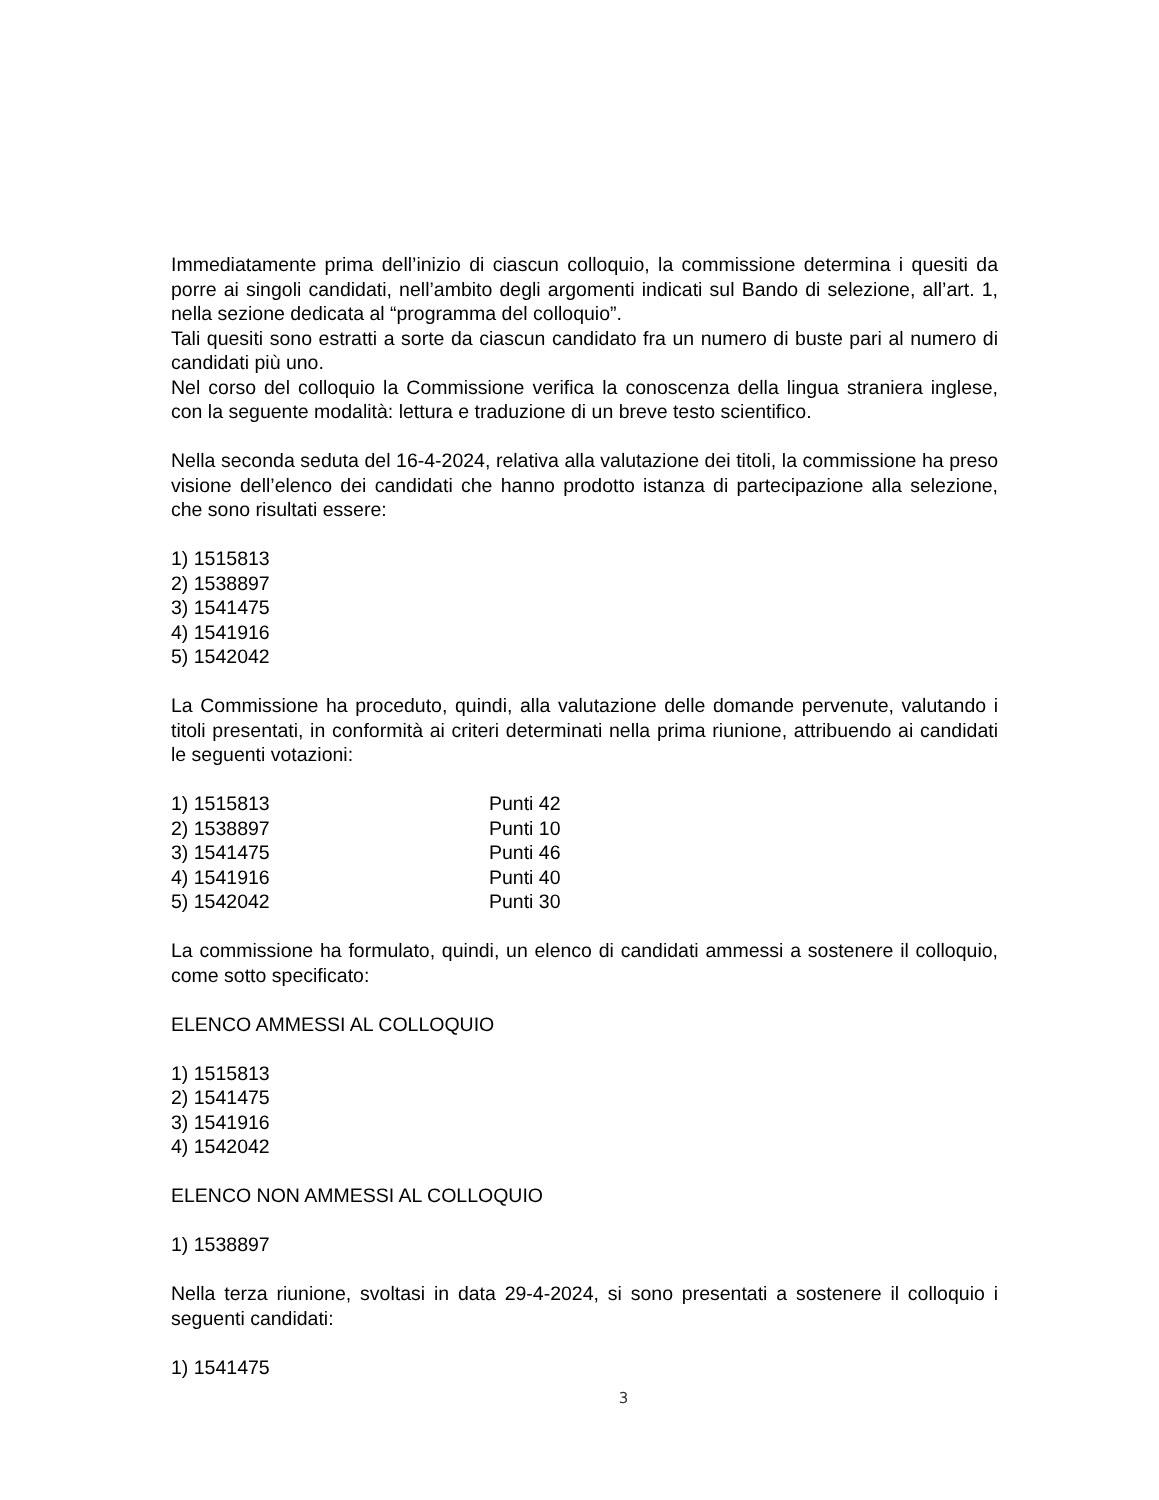Immediatamente prima dell’inizio di ciascun colloquio, la commissione determina i quesiti da porre ai singoli candidati, nell’ambito degli argomenti indicati sul Bando di selezione, all’art. 1, nella sezione dedicata al “programma del colloquio”.
Tali quesiti sono estratti a sorte da ciascun candidato fra un numero di buste pari al numero di candidati più uno.
Nel corso del colloquio la Commissione verifica la conoscenza della lingua straniera inglese, con la seguente modalità: lettura e traduzione di un breve testo scientifico.
Nella seconda seduta del 16-4-2024, relativa alla valutazione dei titoli, la commissione ha preso visione dell’elenco dei candidati che hanno prodotto istanza di partecipazione alla selezione, che sono risultati essere:
1) 1515813
2) 1538897
3) 1541475
4) 1541916
5) 1542042
La Commissione ha proceduto, quindi, alla valutazione delle domande pervenute, valutando i titoli presentati, in conformità ai criteri determinati nella prima riunione, attribuendo ai candidati le seguenti votazioni:
| 1) 1515813 | Punti 42 |
| 2) 1538897 | Punti 10 |
| 3) 1541475 | Punti 46 |
| 4) 1541916 | Punti 40 |
| 5) 1542042 | Punti 30 |
La commissione ha formulato, quindi, un elenco di candidati ammessi a sostenere il colloquio, come sotto specificato:
ELENCO AMMESSI AL COLLOQUIO
1) 1515813
2) 1541475
3) 1541916
4) 1542042
ELENCO NON AMMESSI AL COLLOQUIO
1) 1538897
Nella terza riunione, svoltasi in data 29-4-2024, si sono presentati a sostenere il colloquio i seguenti candidati:
1) 1541475
3